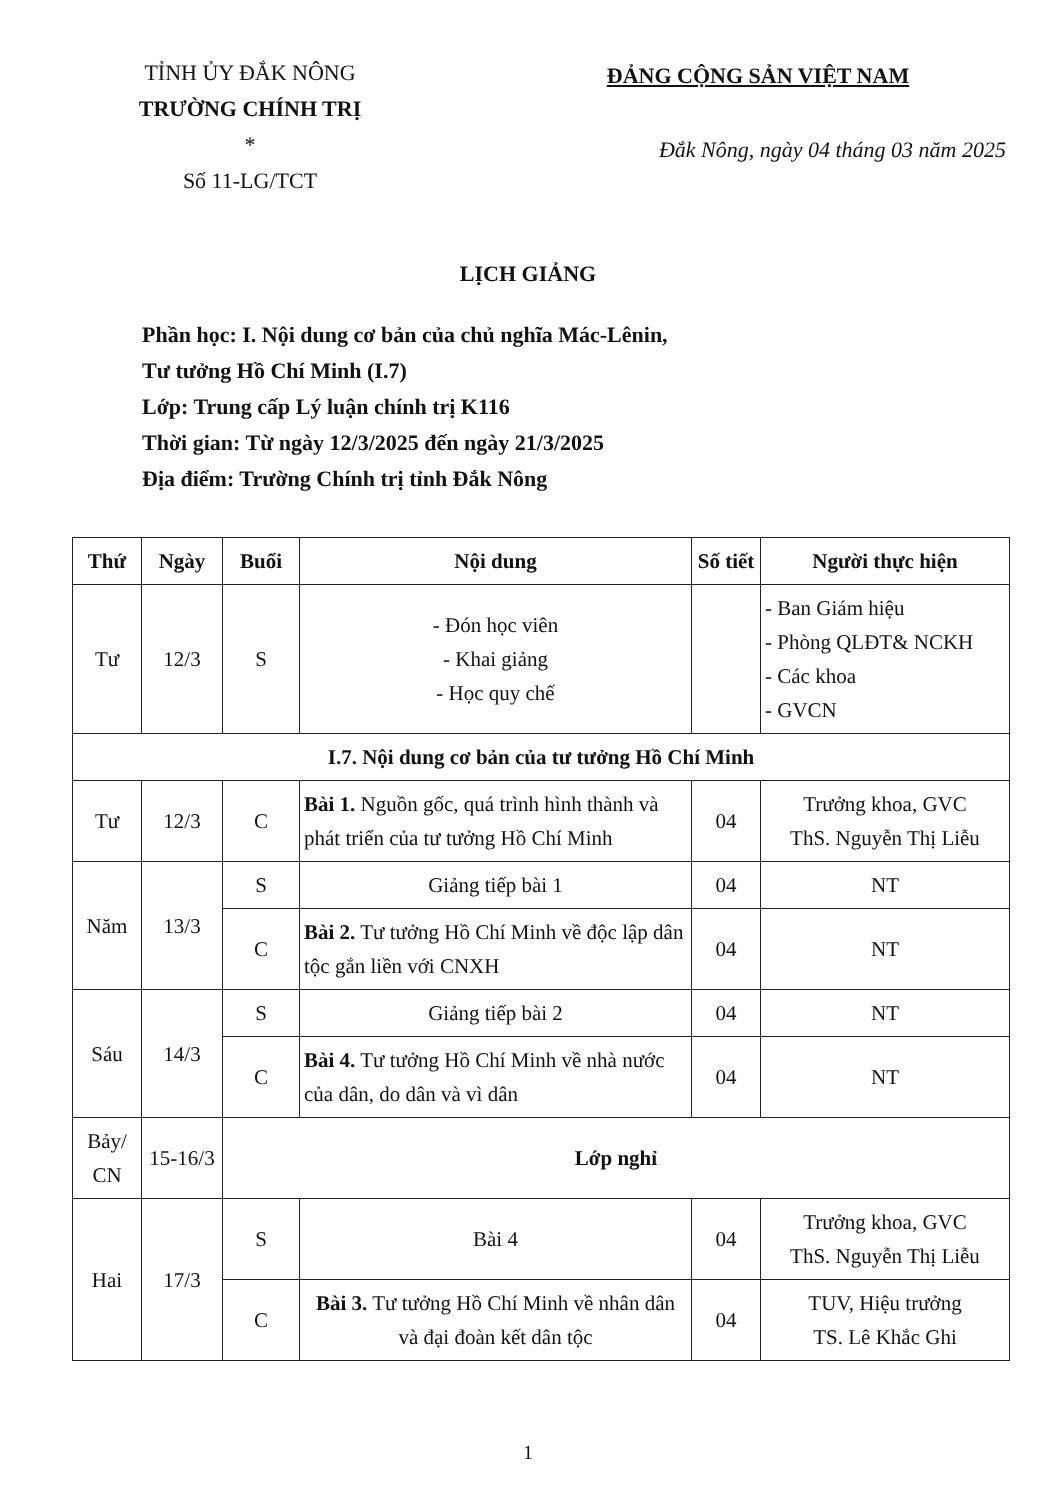TỈNH ỦY ĐẮK NÔNG
TRƯỜNG CHÍNH TRỊ
*
Số 11-LG/TCT
ĐẢNG CỘNG SẢN VIỆT NAM
Đắk Nông, ngày 04 tháng 03 năm 2025
LỊCH GIẢNG
Phần học: I. Nội dung cơ bản của chủ nghĩa Mác-Lênin,
Tư tưởng Hồ Chí Minh (I.7)
Lớp: Trung cấp Lý luận chính trị K116
Thời gian: Từ ngày 12/3/2025 đến ngày 21/3/2025
Địa điểm: Trường Chính trị tỉnh Đắk Nông
| Thứ | Ngày | Buổi | Nội dung | Số tiết | Người thực hiện |
| --- | --- | --- | --- | --- | --- |
| Tư | 12/3 | S | - Đón học viên - Khai giảng - Học quy chế | | - Ban Giám hiệu - Phòng QLĐT& NCKH - Các khoa - GVCN |
| I.7. Nội dung cơ bản của tư tưởng Hồ Chí Minh | | | | | |
| Tư | 12/3 | C | Bài 1. Nguồn gốc, quá trình hình thành và phát triển của tư tưởng Hồ Chí Minh | 04 | Trưởng khoa, GVC ThS. Nguyễn Thị Liễu |
| Năm | 13/3 | S | Giảng tiếp bài 1 | 04 | NT |
| | | C | Bài 2. Tư tưởng Hồ Chí Minh về độc lập dân tộc gắn liền với CNXH | 04 | NT |
| Sáu | 14/3 | S | Giảng tiếp bài 2 | 04 | NT |
| | | C | Bài 4. Tư tưởng Hồ Chí Minh về nhà nước của dân, do dân và vì dân | 04 | NT |
| Bảy/ CN | 15-16/3 | Lớp nghỉ | | | |
| Hai | 17/3 | S | Bài 4 | 04 | Trưởng khoa, GVC ThS. Nguyễn Thị Liễu |
| | | C | Bài 3. Tư tưởng Hồ Chí Minh về nhân dân và đại đoàn kết dân tộc | 04 | TUV, Hiệu trưởng TS. Lê Khắc Ghi |
1